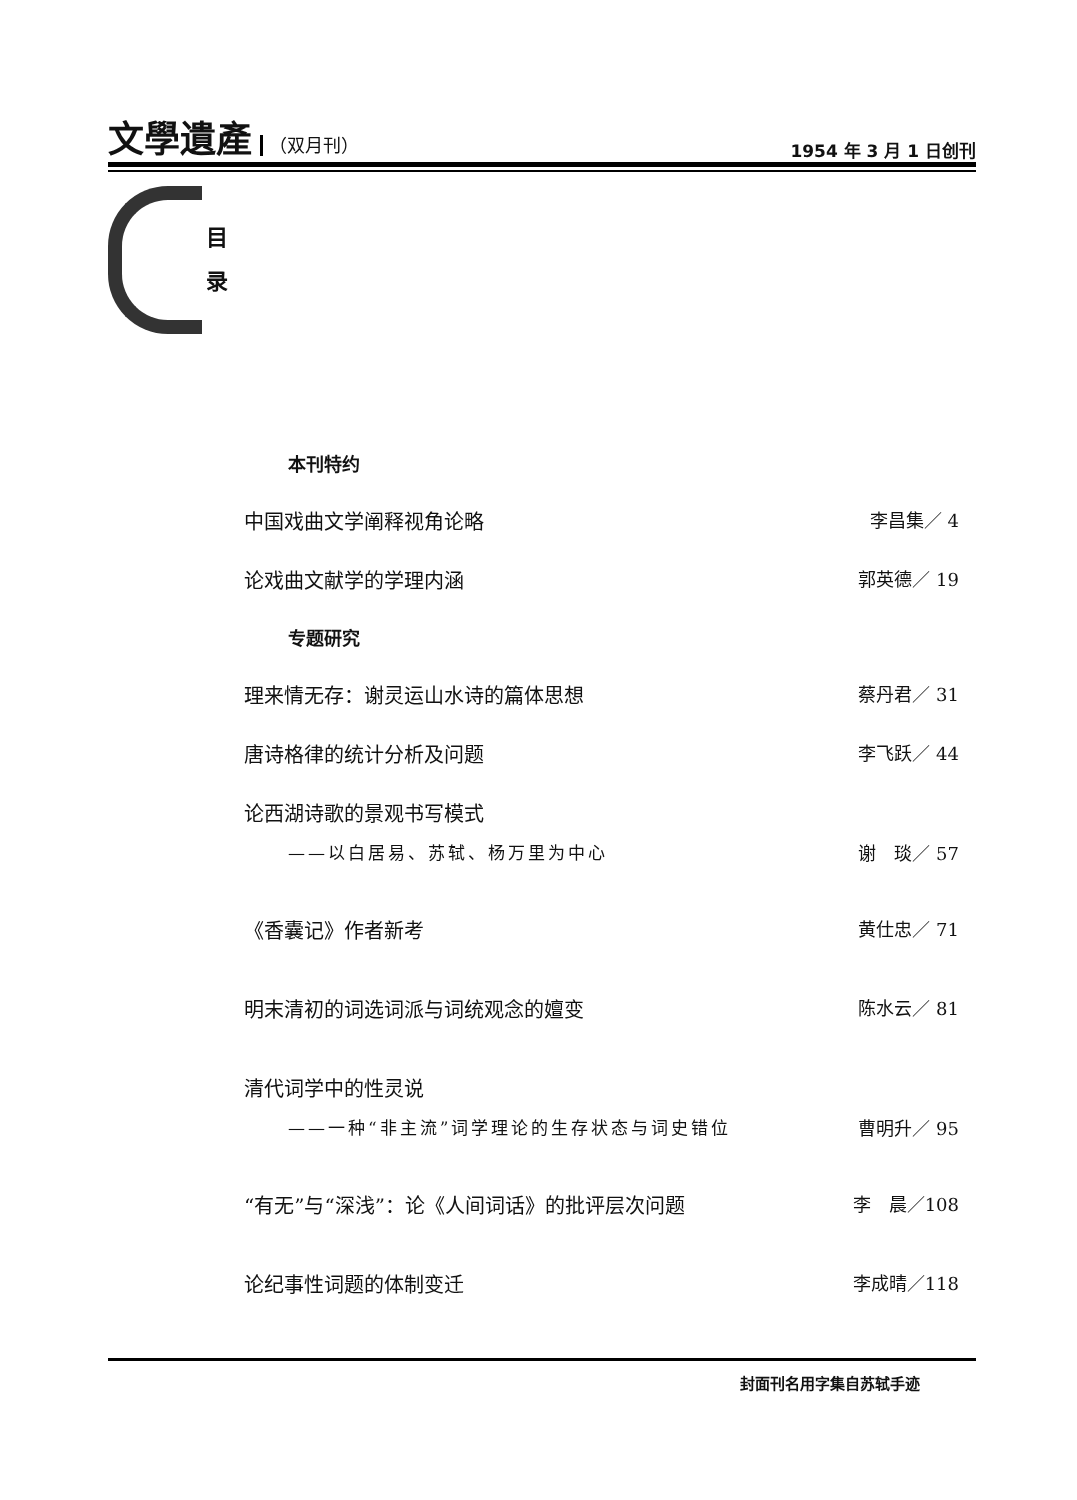文學遺產 （双月刊）
1954 年 3 月 1 日创刊
目
录
本刊特约
中国戏曲文学阐释视角论略 李昌集／ 4
论戏曲文献学的学理内涵 郭英德／ 19
专题研究
理来情无存：谢灵运山水诗的篇体思想 蔡丹君／ 31
唐诗格律的统计分析及问题 李飞跃／ 44
论西湖诗歌的景观书写模式
——以白居易、苏轼、杨万里为中心 谢　琰／ 57
《香囊记》作者新考 黄仕忠／ 71
明末清初的词选词派与词统观念的嬗变 陈水云／ 81
清代词学中的性灵说
——一种“非主流”词学理论的生存状态与词史错位 曹明升／ 95
“有无”与“深浅”：论《人间词话》的批评层次问题 李　晨／108
论纪事性词题的体制变迁 李成晴／118
封面刊名用字集自苏轼手迹